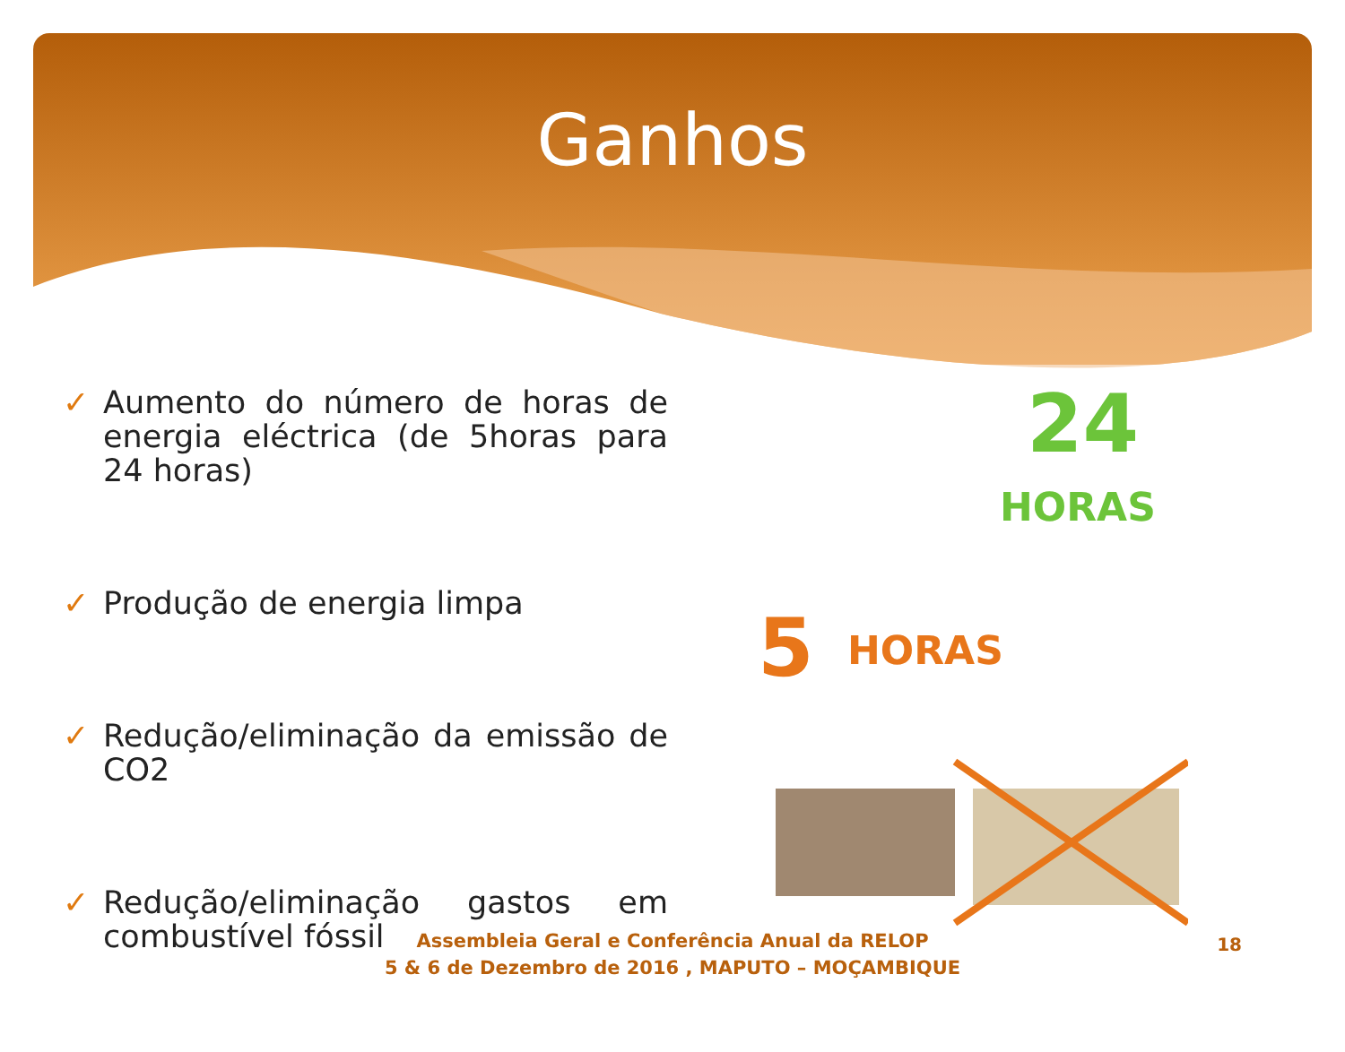Ganhos
✓ Aumento do número de horas de energia eléctrica (de 5horas para 24 horas)
✓ Produção de energia limpa
✓ Redução/eliminação da emissão de CO2
✓ Redução/eliminação gastos em combustível fóssil
24
HORAS
5 HORAS
Assembleia Geral e Conferência Anual da RELOP
5 & 6 de Dezembro de 2016 , MAPUTO – MOÇAMBIQUE
18